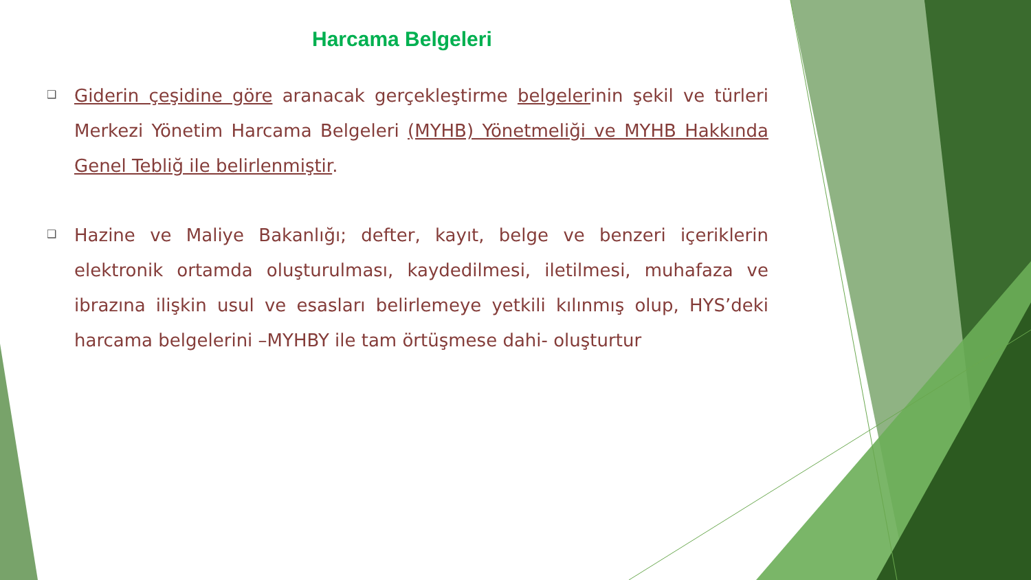Harcama Belgeleri
❑ Giderin çeşidine göre aranacak gerçekleştirme belgelerinin şekil ve türleri Merkezi Yönetim Harcama Belgeleri (MYHB) Yönetmeliği ve MYHB Hakkında Genel Tebliğ ile belirlenmiştir.
❑ Hazine ve Maliye Bakanlığı; defter, kayıt, belge ve benzeri içeriklerin elektronik ortamda oluşturulması, kaydedilmesi, iletilmesi, muhafaza ve ibrazına ilişkin usul ve esasları belirlemeye yetkili kılınmış olup, HYS’deki harcama belgelerini –MYHBY ile tam örtüşmese dahi- oluşturtur